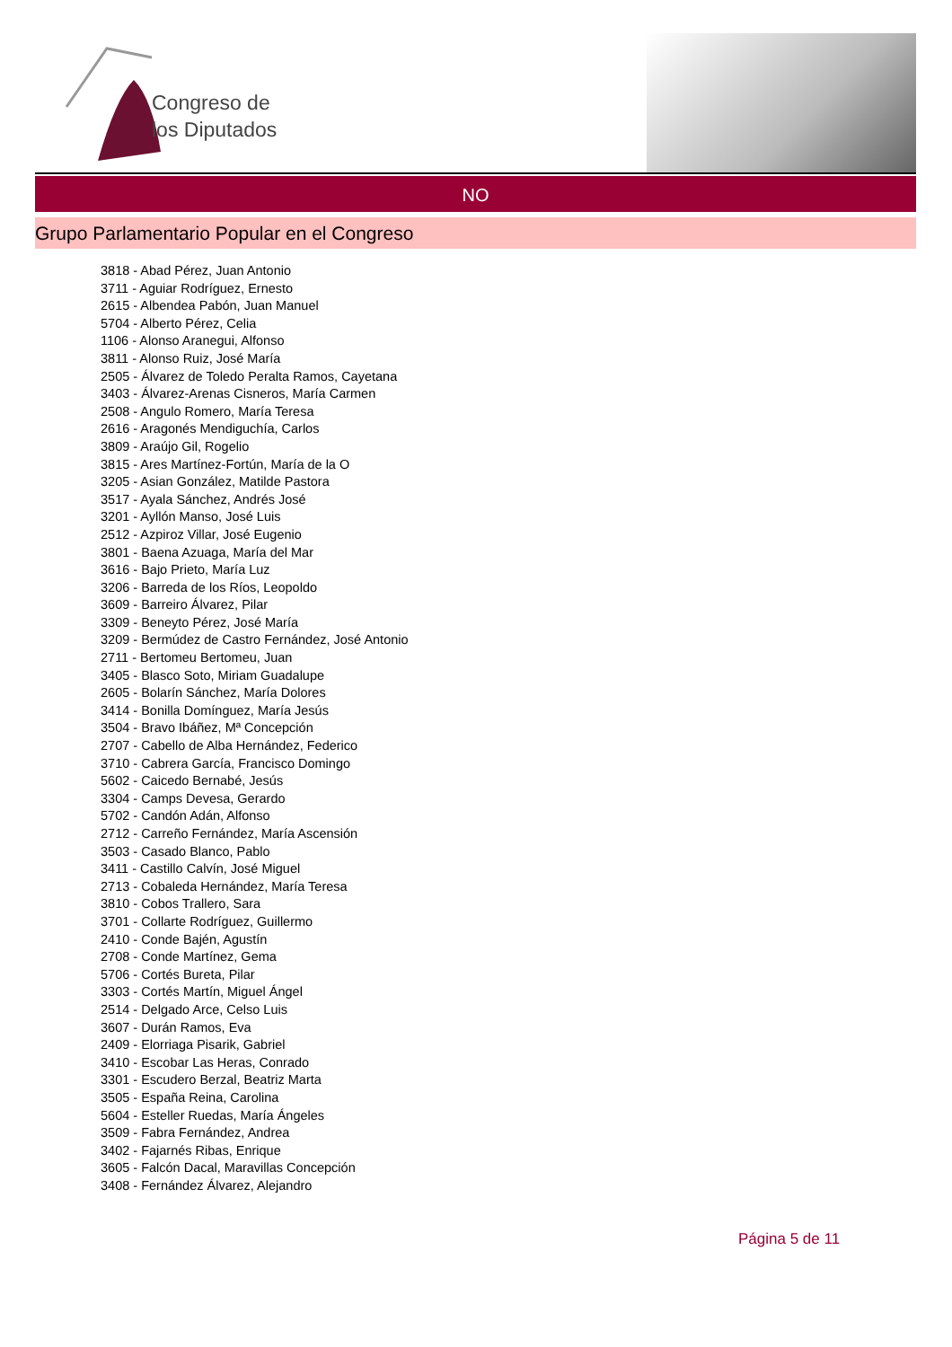Congreso de
los Diputados
NO
Grupo Parlamentario Popular en el Congreso
3818 - Abad Pérez, Juan Antonio
3711 - Aguiar Rodríguez, Ernesto
2615 - Albendea Pabón, Juan Manuel
5704 - Alberto Pérez, Celia
1106 - Alonso Aranegui, Alfonso
3811 - Alonso Ruiz, José María
2505 - Álvarez de Toledo Peralta Ramos, Cayetana
3403 - Álvarez-Arenas Cisneros, María Carmen
2508 - Angulo Romero, María Teresa
2616 - Aragonés Mendiguchía, Carlos
3809 - Araújo Gil, Rogelio
3815 - Ares Martínez-Fortún, María de la O
3205 - Asian González, Matilde Pastora
3517 - Ayala Sánchez, Andrés José
3201 - Ayllón Manso, José Luis
2512 - Azpiroz Villar, José Eugenio
3801 - Baena Azuaga, María del Mar
3616 - Bajo Prieto, María Luz
3206 - Barreda de los Ríos, Leopoldo
3609 - Barreiro Álvarez, Pilar
3309 - Beneyto Pérez, José María
3209 - Bermúdez de Castro Fernández, José Antonio
2711 - Bertomeu Bertomeu, Juan
3405 - Blasco Soto, Miriam Guadalupe
2605 - Bolarín Sánchez, María Dolores
3414 - Bonilla Domínguez, María Jesús
3504 - Bravo Ibáñez, Mª Concepción
2707 - Cabello de Alba Hernández, Federico
3710 - Cabrera García, Francisco Domingo
5602 - Caicedo Bernabé, Jesús
3304 - Camps Devesa, Gerardo
5702 - Candón Adán, Alfonso
2712 - Carreño Fernández, María Ascensión
3503 - Casado Blanco, Pablo
3411 - Castillo Calvín, José Miguel
2713 - Cobaleda Hernández, María Teresa
3810 - Cobos Trallero, Sara
3701 - Collarte Rodríguez, Guillermo
2410 - Conde Bajén, Agustín
2708 - Conde Martínez, Gema
5706 - Cortés Bureta, Pilar
3303 - Cortés Martín, Miguel Ángel
2514 - Delgado Arce, Celso Luis
3607 - Durán Ramos, Eva
2409 - Elorriaga Pisarik, Gabriel
3410 - Escobar Las Heras, Conrado
3301 - Escudero Berzal, Beatriz Marta
3505 - España Reina, Carolina
5604 - Esteller Ruedas, María Ángeles
3509 - Fabra Fernández, Andrea
3402 - Fajarnés Ribas, Enrique
3605 - Falcón Dacal, Maravillas Concepción
3408 - Fernández Álvarez, Alejandro
Página 5 de 11